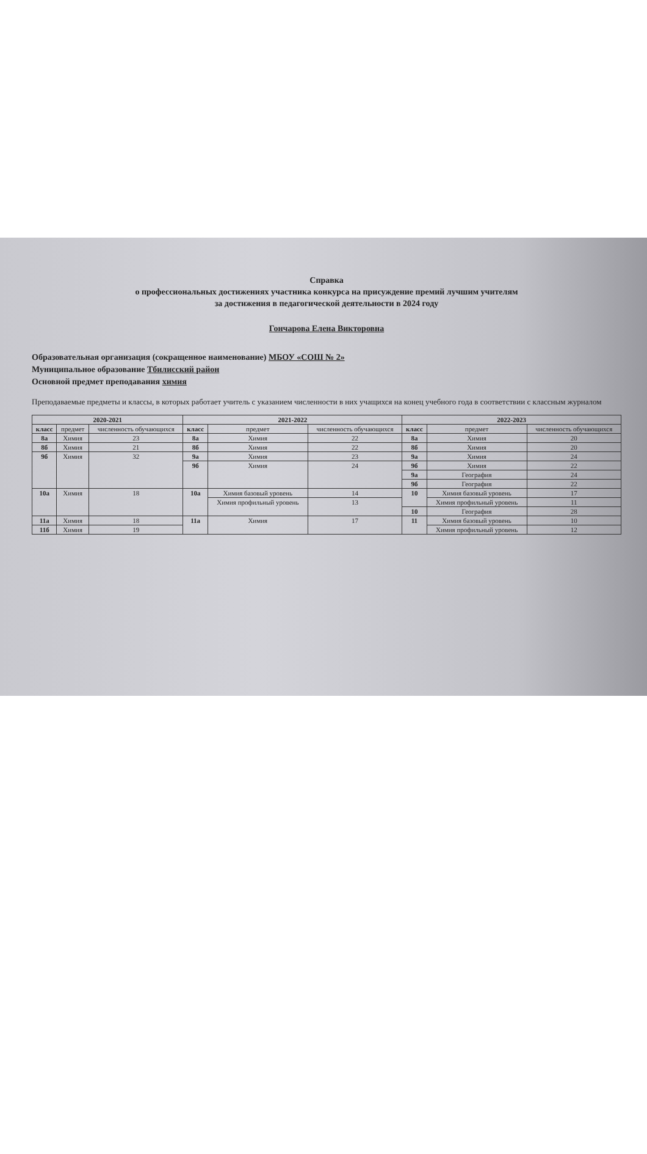Справка
о профессиональных достижениях участника конкурса на присуждение премий лучшим учителям
за достижения в педагогической деятельности в 2024 году
Гончарова Елена Викторовна
Образовательная организация (сокращенное наименование) МБОУ «СОШ № 2»
Муниципальное образование Тбилисский район
Основной предмет преподавания химия
Преподаваемые предметы и классы, в которых работает учитель с указанием численности в них учащихся на конец учебного года в соответствии с классным журналом
| 2020-2021 | | | 2021-2022 | | | 2022-2023 | | |
| --- | --- | --- | --- | --- | --- | --- | --- | --- |
| класс | предмет | численность обучающихся | класс | предмет | численность обучающихся | класс | предмет | численность обучающихся |
| 8а | Химия | 23 | 8а | Химия | 22 | 8а | Химия | 20 |
| 8б | Химия | 21 | 8б | Химия | 22 | 8б | Химия | 20 |
| 9б | Химия | 32 | 9а | Химия | 23 | 9а | Химия | 24 |
| | | | 9б | Химия | 24 | 9б | Химия | 22 |
| | | | | | | 9а | География | 24 |
| | | | | | | 9б | География | 22 |
| 10а | Химия | 18 | 10а | Химия базовый уровень | 14 | 10 | Химия базовый уровень | 17 |
| | | | | Химия профильный уровень | 13 | | Химия профильный уровень | 11 |
| | | | | | | 10 | География | 28 |
| 11а | Химия | 18 | 11а | Химия | 17 | 11 | Химия базовый уровень | 10 |
| 11б | Химия | 19 | | | | | Химия профильный уровень | 12 |